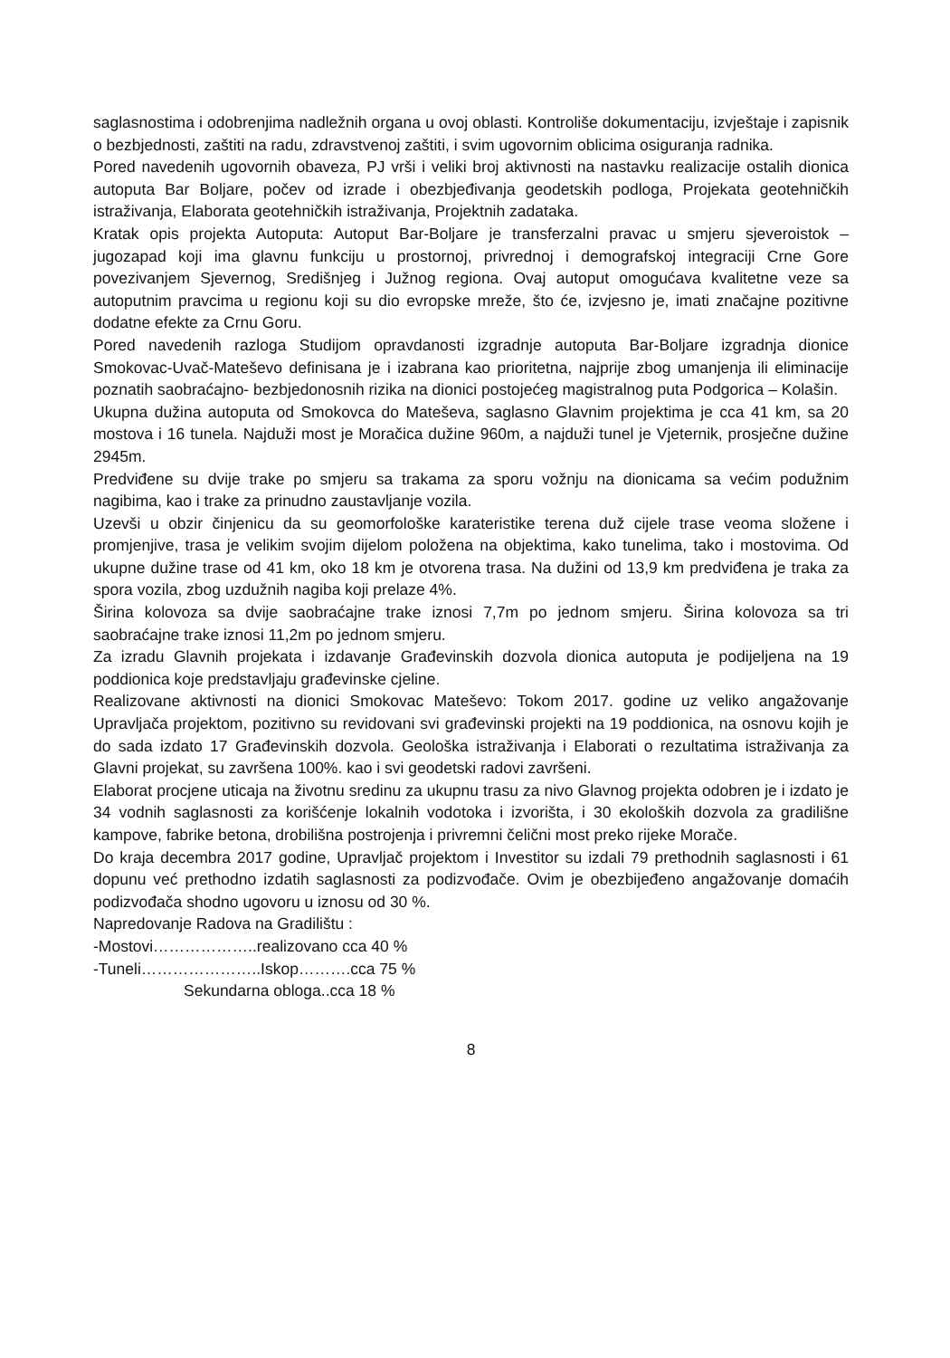saglasnostima i odobrenjima nadležnih organa u ovoj oblasti. Kontroliše dokumentaciju, izvještaje i zapisnik o bezbjednosti, zaštiti na radu, zdravstvenoj zaštiti, i svim ugovornim oblicima osiguranja radnika.
Pored navedenih ugovornih obaveza, PJ vrši i veliki broj aktivnosti na nastavku realizacije ostalih dionica autoputa Bar Boljare, počev od izrade i obezbjeđivanja geodetskih podloga, Projekata geotehničkih istraživanja, Elaborata geotehničkih istraživanja, Projektnih zadataka.
Kratak opis projekta Autoputa: Autoput Bar-Boljare je transferzalni pravac u smjeru sjeveroistok – jugozapad koji ima glavnu funkciju u prostornoj, privrednoj i demografskoj integraciji Crne Gore povezivanjem Sjevernog, Središnjeg i Južnog regiona. Ovaj autoput omogućava kvalitetne veze sa autoputnim pravcima u regionu koji su dio evropske mreže, što će, izvjesno je, imati značajne pozitivne dodatne efekte za Crnu Goru.
Pored navedenih razloga Studijom opravdanosti izgradnje autoputa Bar-Boljare izgradnja dionice Smokovac-Uvač-Mateševo definisana je i izabrana kao prioritetna, najprije zbog umanjenja ili eliminacije poznatih saobraćajno- bezbjedonosnih rizika na dionici postojećeg magistralnog puta Podgorica – Kolašin.
Ukupna dužina autoputa od Smokovca do Mateševa, saglasno Glavnim projektima je cca 41 km, sa 20 mostova i 16 tunela. Najduži most je Moračica dužine 960m, a najduži tunel je Vjeternik, prosječne dužine 2945m.
Predviđene su dvije trake po smjeru sa trakama za sporu vožnju na dionicama sa većim podužnim nagibima, kao i trake za prinudno zaustavljanje vozila.
Uzevši u obzir činjenicu da su geomorfološke karateristike terena duž cijele trase veoma složene i promjenjive, trasa je velikim svojim dijelom položena na objektima, kako tunelima, tako i mostovima. Od ukupne dužine trase od 41 km, oko 18 km je otvorena trasa. Na dužini od 13,9 km predviđena je traka za spora vozila, zbog uzdužnih nagiba koji prelaze 4%.
Širina kolovoza sa dvije saobraćajne trake iznosi 7,7m po jednom smjeru. Širina kolovoza sa tri saobraćajne trake iznosi 11,2m po jednom smjeru.
Za izradu Glavnih projekata i izdavanje Građevinskih dozvola dionica autoputa je podijeljena na 19 poddionica koje predstavljaju građevinske cjeline.
Realizovane aktivnosti na dionici Smokovac Mateševo: Tokom 2017. godine uz veliko angažovanje Upravljača projektom, pozitivno su revidovani svi građevinski projekti na 19 poddionica, na osnovu kojih je do sada izdato 17 Građevinskih dozvola. Geološka istraživanja i Elaborati o rezultatima istraživanja za Glavni projekat, su završena 100%. kao i svi geodetski radovi završeni.
Elaborat procjene uticaja na životnu sredinu za ukupnu trasu za nivo Glavnog projekta odobren je i izdato je 34 vodnih saglasnosti za korišćenje lokalnih vodotoka i izvorišta, i 30 ekoloških dozvola za gradilišne kampove, fabrike betona, drobilišna postrojenja i privremni čelični most preko rijeke Morače.
Do kraja decembra 2017 godine, Upravljač projektom i Investitor su izdali 79 prethodnih saglasnosti i 61 dopunu već prethodno izdatih saglasnosti za podizvođače. Ovim je obezbijeđeno angažovanje domaćih podizvođača shodno ugovoru u iznosu od 30 %.
Napredovanje Radova na Gradilištu :
-Mostovi………………..realizovano cca 40 %
-Tuneli…………………..Iskop……….cca 75 %
Sekundarna obloga..cca 18 %
8